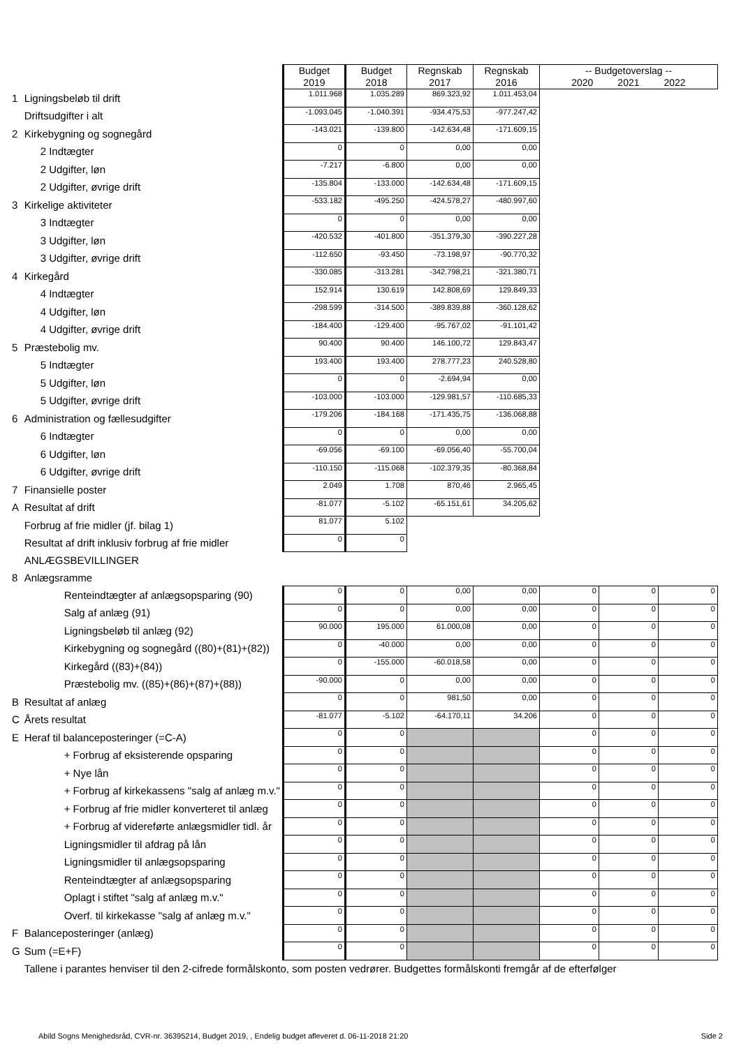| | | Budget 2019 | Budget 2018 | Regnskab 2017 | Regnskab 2016 | -- Budgetoverslag -- 2020 2021 2022 | | |
| 1 | Ligningsbeløb til drift | 1.011.968 | 1.035.289 | 869.323,92 | 1.011.453,04 | | | |
| | Driftsudgifter i alt | -1.093.045 | -1.040.391 | -934.475,53 | -977.247,42 | | | |
| 2 | Kirkebygning og sognegård | -143.021 | -139.800 | -142.634,48 | -171.609,15 | | | |
| | 2 Indtægter | 0 | 0 | 0,00 | 0,00 | | | |
| | 2 Udgifter, løn | -7.217 | -6.800 | 0,00 | 0,00 | | | |
| | 2 Udgifter, øvrige drift | -135.804 | -133.000 | -142.634,48 | -171.609,15 | | | |
| 3 | Kirkelige aktiviteter | -533.182 | -495.250 | -424.578,27 | -480.997,60 | | | |
| | 3 Indtægter | 0 | 0 | 0,00 | 0,00 | | | |
| | 3 Udgifter, løn | -420.532 | -401.800 | -351.379,30 | -390.227,28 | | | |
| | 3 Udgifter, øvrige drift | -112.650 | -93.450 | -73.198,97 | -90.770,32 | | | |
| 4 | Kirkegård | -330.085 | -313.281 | -342.798,21 | -321.380,71 | | | |
| | 4 Indtægter | 152.914 | 130.619 | 142.808,69 | 129.849,33 | | | |
| | 4 Udgifter, løn | -298.599 | -314.500 | -389.839,88 | -360.128,62 | | | |
| | 4 Udgifter, øvrige drift | -184.400 | -129.400 | -95.767,02 | -91.101,42 | | | |
| 5 | Præstebolig mv. | 90.400 | 90.400 | 146.100,72 | 129.843,47 | | | |
| | 5 Indtægter | 193.400 | 193.400 | 278.777,23 | 240.528,80 | | | |
| | 5 Udgifter, løn | 0 | 0 | -2.694,94 | 0,00 | | | |
| | 5 Udgifter, øvrige drift | -103.000 | -103.000 | -129.981,57 | -110.685,33 | | | |
| 6 | Administration og fællesudgifter | -179.206 | -184.168 | -171.435,75 | -136.068,88 | | | |
| | 6 Indtægter | 0 | 0 | 0,00 | 0,00 | | | |
| | 6 Udgifter, løn | -69.056 | -69.100 | -69.056,40 | -55.700,04 | | | |
| | 6 Udgifter, øvrige drift | -110.150 | -115.068 | -102.379,35 | -80.368,84 | | | |
| 7 | Finansielle poster | 2.049 | 1.708 | 870,46 | 2.965,45 | | | |
| A | Resultat af drift | -81.077 | -5.102 | -65.151,61 | 34.205,62 | | | |
| | Forbrug af frie midler (jf. bilag 1) | 81.077 | 5.102 | | | | | |
| | Resultat af drift inklusiv forbrug af frie midler | 0 | 0 | | | | | |
| | ANLÆGSBEVILLINGER | | | | | | | |
| 8 | Anlægsramme | | | | | | | |
| | Renteindtægter af anlægsopsparing (90) | 0 | 0 | 0,00 | 0,00 | 0 | 0 | 0 |
| | Salg af anlæg (91) | 0 | 0 | 0,00 | 0,00 | 0 | 0 | 0 |
| | Ligningsbeløb til anlæg (92) | 90.000 | 195.000 | 61.000,08 | 0,00 | 0 | 0 | 0 |
| | Kirkebygning og sognegård ((80)+(81)+(82)) | 0 | -40.000 | 0,00 | 0,00 | 0 | 0 | 0 |
| | Kirkegård ((83)+(84)) | 0 | -155.000 | -60.018,58 | 0,00 | 0 | 0 | 0 |
| | Præstebolig mv. ((85)+(86)+(87)+(88)) | -90.000 | 0 | 0,00 | 0,00 | 0 | 0 | 0 |
| B | Resultat af anlæg | 0 | 0 | 981,50 | 0,00 | 0 | 0 | 0 |
| C | Årets resultat | -81.077 | -5.102 | -64.170,11 | 34.206 | 0 | 0 | 0 |
| E | Heraf til balanceposteringer (=C-A) | 0 | 0 | | | 0 | 0 | 0 |
| | + Forbrug af eksisterende opsparing | 0 | 0 | | | 0 | 0 | 0 |
| | + Nye lån | 0 | 0 | | | 0 | 0 | 0 |
| | + Forbrug af kirkekassens "salg af anlæg m.v." | 0 | 0 | | | 0 | 0 | 0 |
| | + Forbrug af frie midler konverteret til anlæg | 0 | 0 | | | 0 | 0 | 0 |
| | + Forbrug af videreførte anlægsmidler tidl. år | 0 | 0 | | | 0 | 0 | 0 |
| | Ligningsmidler til afdrag på lån | 0 | 0 | | | 0 | 0 | 0 |
| | Ligningsmidler til anlægsopsparing | 0 | 0 | | | 0 | 0 | 0 |
| | Renteindtægter af anlægsopsparing | 0 | 0 | | | 0 | 0 | 0 |
| | Oplagt i stiftet "salg af anlæg m.v." | 0 | 0 | | | 0 | 0 | 0 |
| | Overf. til kirkekasse "salg af anlæg m.v." | 0 | 0 | | | 0 | 0 | 0 |
| F | Balanceposteringer (anlæg) | 0 | 0 | | | 0 | 0 | 0 |
| G | Sum (=E+F) | 0 | 0 | | | 0 | 0 | 0 |
| | Tallene i parantes henviser til den 2-cifrede formålskonto, som posten vedrører. Budgettes formålskonti fremgår af de efterfølger | | | | | | | |
Abild Sogns Menighedsråd, CVR-nr. 36395214, Budget 2019, , Endelig budget afleveret d. 06-11-2018 21:20 Side 2